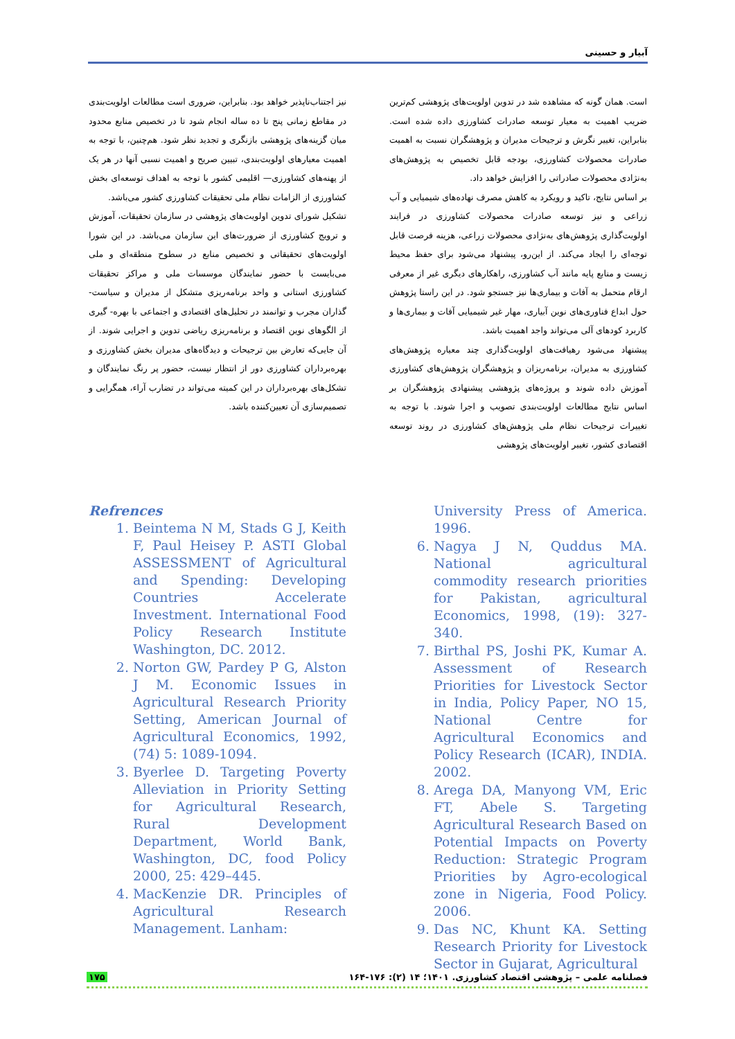آبیار و حسینی
است. همان گونه که مشاهده شد در تدوین اولویت‌های پژوهشی کم‌ترین ضریب اهمیت به معیار توسعه صادرات کشاورزی داده شده است. بنابراین، تغییر نگرش و ترجیحات مدیران و پژوهشگران نسبت به اهمیت صادرات محصولات کشاورزی، بودجه قابل تخصیص به پژوهش‌های به‌نژادی محصولات صادراتی را افزایش خواهد داد.
بر اساس نتایج، تاکید و رویکرد به کاهش مصرف نهاده‌های شیمیایی و آب زراعی و نیز توسعه صادرات محصولات کشاورزی در فرایند اولویت‌گذاری پژوهش‌های به‌نژادی محصولات زراعی، هزینه فرصت قابل توجه‌ای را ایجاد می‌کند. از این‌رو، پیشنهاد می‌شود برای حفظ محیط زیست و منابع پایه مانند آب کشاورزی، راهکارهای دیگری غیر از معرفی ارقام متحمل به آفات و بیماری‌ها نیز جستجو شود. در این راستا پژوهش حول ابداع فناوری‌های نوین آبیاری، مهار غیر شیمیایی آفات و بیماری‌ها و کاربرد کودهای آلی می‌تواند واجد اهمیت باشد.
پیشنهاد می‌شود رهیافت‌های اولویت‌گذاری چند معیاره پژوهش‌های کشاورزی به مدیران، برنامه‌ریزان و پژوهشگران پژوهش‌های کشاورزی آموزش داده شوند و پروژه‌های پژوهشی پیشنهادی پژوهشگران بر اساس نتایج مطالعات اولویت‌بندی تصویب و اجرا شوند. با توجه به تغییرات ترجیحات نظام ملی پژوهش‌های کشاورزی در روند توسعه اقتصادی کشور، تغییر اولویت‌های پژوهشی
نیز اجتناب‌ناپذیر خواهد بود. بنابراین، ضروری است مطالعات اولویت‌بندی در مقاطع زمانی پنج تا ده ساله انجام شود تا در تخصیص منابع محدود میان گزینه‌های پژوهشی بازنگری و تجدید نظر شود. هم‌چنین، با توجه به اهمیت معیارهای اولویت‌بندی، تبیین صریح و اهمیت نسبی آنها در هر یک از پهنه‌های کشاورزی— اقلیمی کشور با توجه به اهداف توسعه‌ای بخش کشاورزی از الزامات نظام ملی تحقیقات کشاورزی کشور می‌باشد.
تشکیل شورای تدوین اولویت‌های پژوهشی در سازمان تحقیقات، آموزش و ترویج کشاورزی از ضرورت‌های این سازمان می‌باشد. در این شورا اولویت‌های تحقیقاتی و تخصیص منابع در سطوح منطقه‌ای و ملی می‌بایست با حضور نمایندگان موسسات ملی و مراکز تحقیقات کشاورزی استانی و واحد برنامه‌ریزی متشکل از مدیران و سیاست- گذاران مجرب و توانمند در تحلیل‌های اقتصادی و اجتماعی با بهره- گیری از الگوهای نوین اقتصاد و برنامه‌ریزی ریاضی تدوین و اجرایی شوند. از آن جایی‌که تعارض بین ترجیحات و دیدگاه‌های مدیران بخش کشاورزی و بهره‌برداران کشاورزی دور از انتظار نیست، حضور پر رنگ نمایندگان و تشکل‌های بهره‌برداران در این کمیته می‌تواند در تضارب آراء، همگرایی و تصمیم‌سازی آن تعیین‌کننده باشد.
Refrences
1. Beintema N M, Stads G J, Keith F, Paul Heisey P. ASTI Global ASSESSMENT of Agricultural and Spending: Developing Countries Accelerate Investment. International Food Policy Research Institute Washington, DC. 2012.
2. Norton GW, Pardey P G, Alston J M. Economic Issues in Agricultural Research Priority Setting, American Journal of Agricultural Economics, 1992, (74) 5: 1089-1094.
3. Byerlee D. Targeting Poverty Alleviation in Priority Setting for Agricultural Research, Rural Development Department, World Bank, Washington, DC, food Policy 2000, 25: 429–445.
4. MacKenzie DR. Principles of Agricultural Research Management. Lanham:
University Press of America. 1996.
6. Nagya J N, Quddus MA. National agricultural commodity research priorities for Pakistan, agricultural Economics, 1998, (19): 327-340.
7. Birthal PS, Joshi PK, Kumar A. Assessment of Research Priorities for Livestock Sector in India, Policy Paper, NO 15, National Centre for Agricultural Economics and Policy Research (ICAR), INDIA. 2002.
8. Arega DA, Manyong VM, Eric FT, Abele S. Targeting Agricultural Research Based on Potential Impacts on Poverty Reduction: Strategic Program Priorities by Agro-ecological zone in Nigeria, Food Policy. 2006.
9. Das NC, Khunt KA. Setting Research Priority for Livestock Sector in Gujarat, Agricultural
۱۷۵ فصلنامه علمی – پژوهشی اقتصاد کشاورزی. ۱۴۰۱؛ ۱۴ (۲): ۱۷۶-۱۶۴